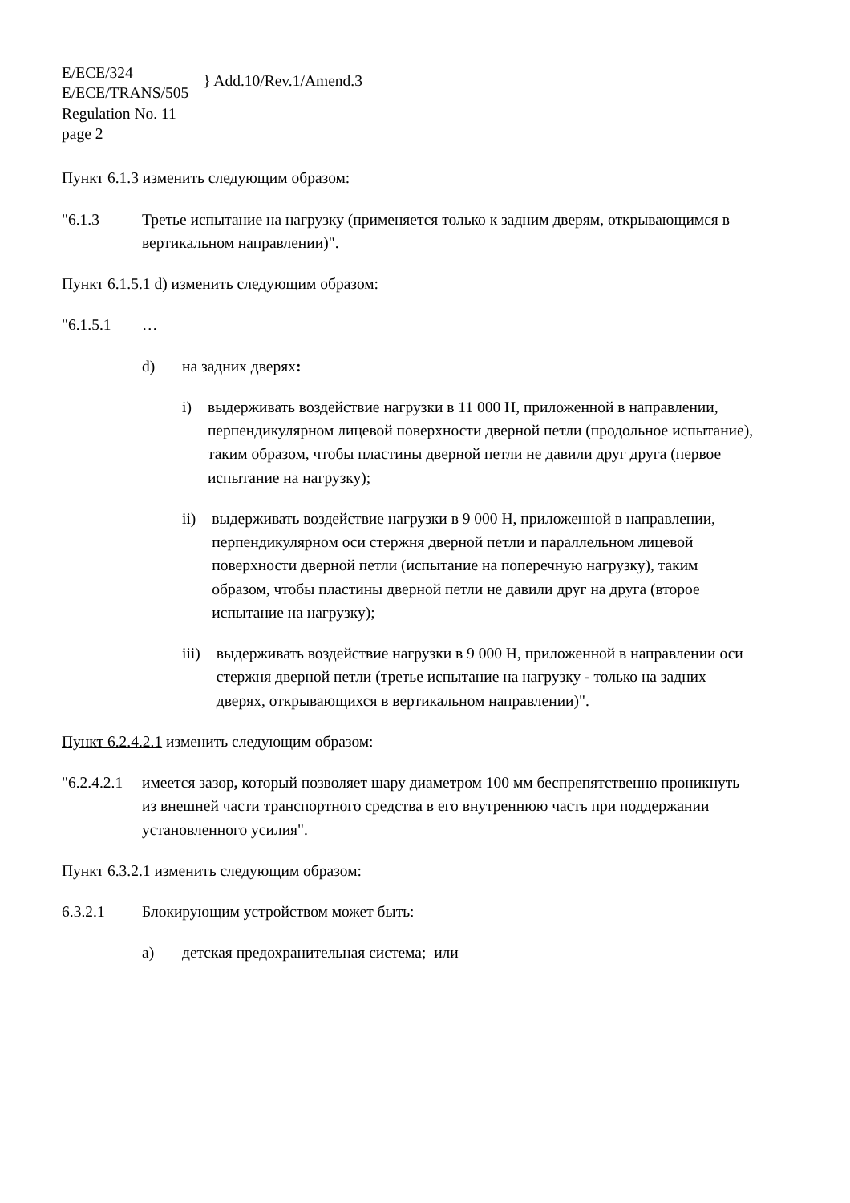E/ECE/324
E/ECE/TRANS/505
} Add.10/Rev.1/Amend.3
Regulation No. 11
page 2
Пункт 6.1.3 изменить следующим образом:
"6.1.3 Третье испытание на нагрузку (применяется только к задним дверям, открывающимся в вертикальном направлении)".
Пункт 6.1.5.1 d) изменить следующим образом:
"6.1.5.1 …
d) на задних дверях:
i) выдерживать воздействие нагрузки в 11 000 Н, приложенной в направлении, перпендикулярном лицевой поверхности дверной петли (продольное испытание), таким образом, чтобы пластины дверной петли не давили друг друга (первое испытание на нагрузку);
ii) выдерживать воздействие нагрузки в 9 000 Н, приложенной в направлении, перпендикулярном оси стержня дверной петли и параллельном лицевой поверхности дверной петли (испытание на поперечную нагрузку), таким образом, чтобы пластины дверной петли не давили друг на друга (второе испытание на нагрузку);
iii) выдерживать воздействие нагрузки в 9 000 Н, приложенной в направлении оси стержня дверной петли (третье испытание на нагрузку - только на задних дверях, открывающихся в вертикальном направлении)".
Пункт 6.2.4.2.1 изменить следующим образом:
"6.2.4.2.1
имеется зазор, который позволяет шару диаметром 100 мм беспрепятственно проникнуть из внешней части транспортного средства в его внутреннюю часть при поддержании установленного усилия".
Пункт 6.3.2.1 изменить следующим образом:
6.3.2.1 Блокирующим устройством может быть:
a) детская предохранительная система; или